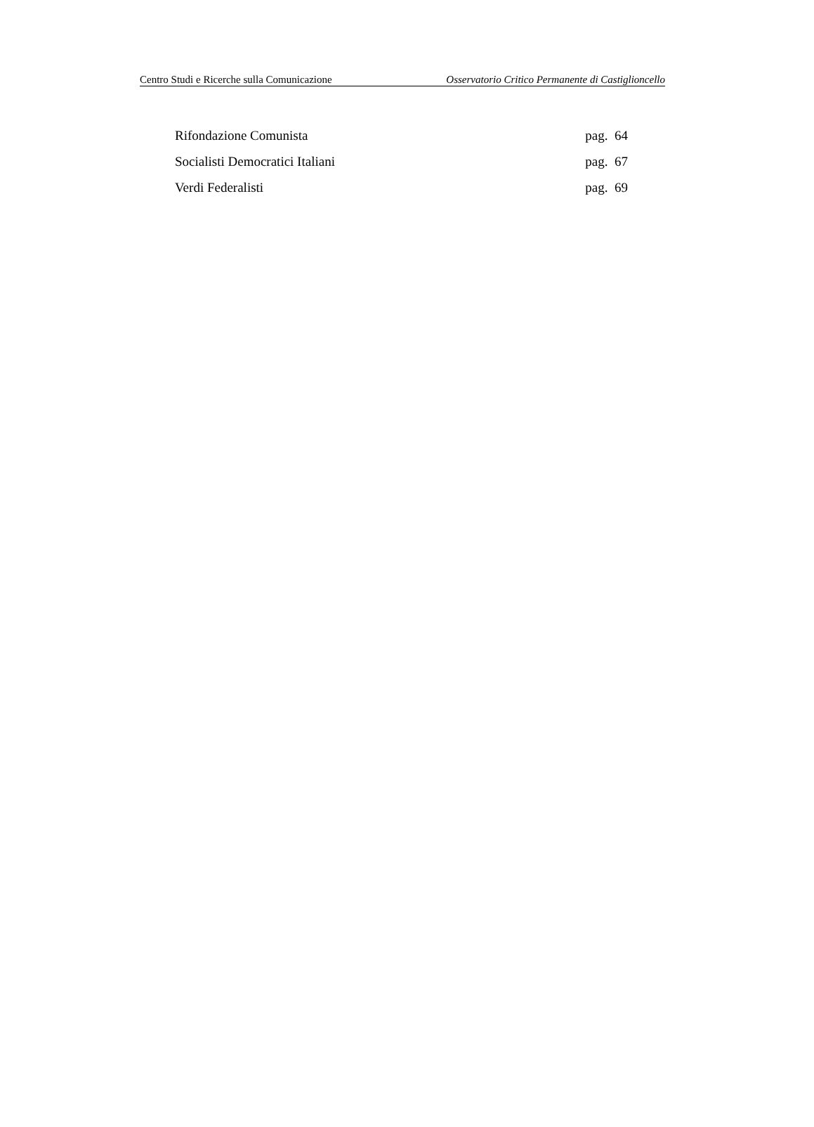Centro Studi e Ricerche sulla Comunicazione Osservatorio Critico Permanente di Castiglioncello
Rifondazione Comunista pag. 64
Socialisti Democratici Italiani pag. 67
Verdi Federalisti pag. 69